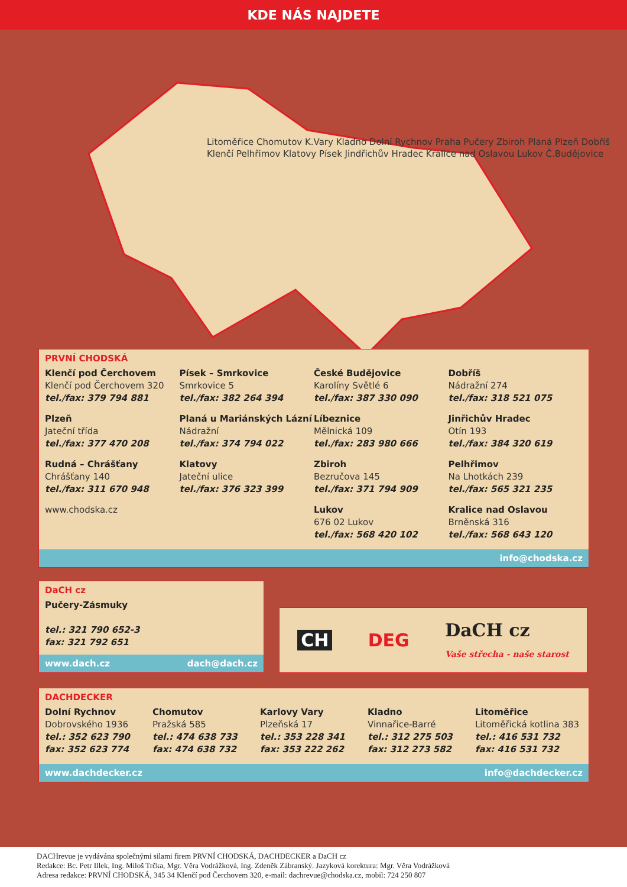KDE NÁS NAJDETE
Litoměřice Chomutov K.Vary Kladno Dolní Rychnov Praha Pučery Zbiroh Planá Plzeň Dobříš Klenčí Pelhřimov Klatovy Písek Jindřichův Hradec Kralice nad Oslavou Lukov Č.Budějovice
PRVNÍ CHODSKÁ
Klenčí pod Čerchovem
Klenčí pod Čerchovem 320
tel./fax: 379 794 881
Písek – Smrkovice
Smrkovice 5
tel./fax: 382 264 394
České Budějovice
Karolíny Světlé 6
tel./fax: 387 330 090
Dobříš
Nádražní 274
tel./fax: 318 521 075
Plzeň
Jateční třída
tel./fax: 377 470 208
Planá u Mariánských Lázní
Nádražní
tel./fax: 374 794 022
Líbeznice
Mělnická 109
tel./fax: 283 980 666
Jinřichův Hradec
Otín 193
tel./fax: 384 320 619
Rudná – Chrášťany
Chrášťany 140
tel./fax: 311 670 948
Klatovy
Jateční ulice
tel./fax: 376 323 399
Zbiroh
Bezručova 145
tel./fax: 371 794 909
Pelhřimov
Na Lhotkách 239
tel./fax: 565 321 235
www.chodska.cz
Lukov
676 02 Lukov
tel./fax: 568 420 102
Kralice nad Oslavou
Brněnská 316
tel./fax: 568 643 120
info@chodska.cz
DaCH cz
Pučery-Zásmuky
tel.: 321 790 652-3
fax: 321 792 651
www.dach.cz dach@dach.cz
CH DEG DaCH cz
Vaše střecha - naše starost
DACHDECKER
Dolní Rychnov
Dobrovského 1936
tel.: 352 623 790
fax: 352 623 774
Chomutov
Pražská 585
tel.: 474 638 733
fax: 474 638 732
Karlovy Vary
Plzeňská 17
tel.: 353 228 341
fax: 353 222 262
Kladno
Vinnařice-Barré
tel.: 312 275 503
fax: 312 273 582
Litoměřice
Litoměřická kotlina 383
tel.: 416 531 732
fax: 416 531 732
www.dachdecker.cz info@dachdecker.cz
DACHrevue je vydávána společnými silami firem PRVNÍ CHODSKÁ, DACHDECKER a DaCH cz
Redakce: Bc. Petr Illek, Ing. Miloš Trčka, Mgr. Věra Vodrážková, Ing. Zdeněk Zábranský. Jazyková korektura: Mgr. Věra Vodrážková
Adresa redakce: PRVNÍ CHODSKÁ, 345 34 Klenčí pod Čerchovem 320, e-mail: dachrevue@chodska.cz, mobil: 724 250 807